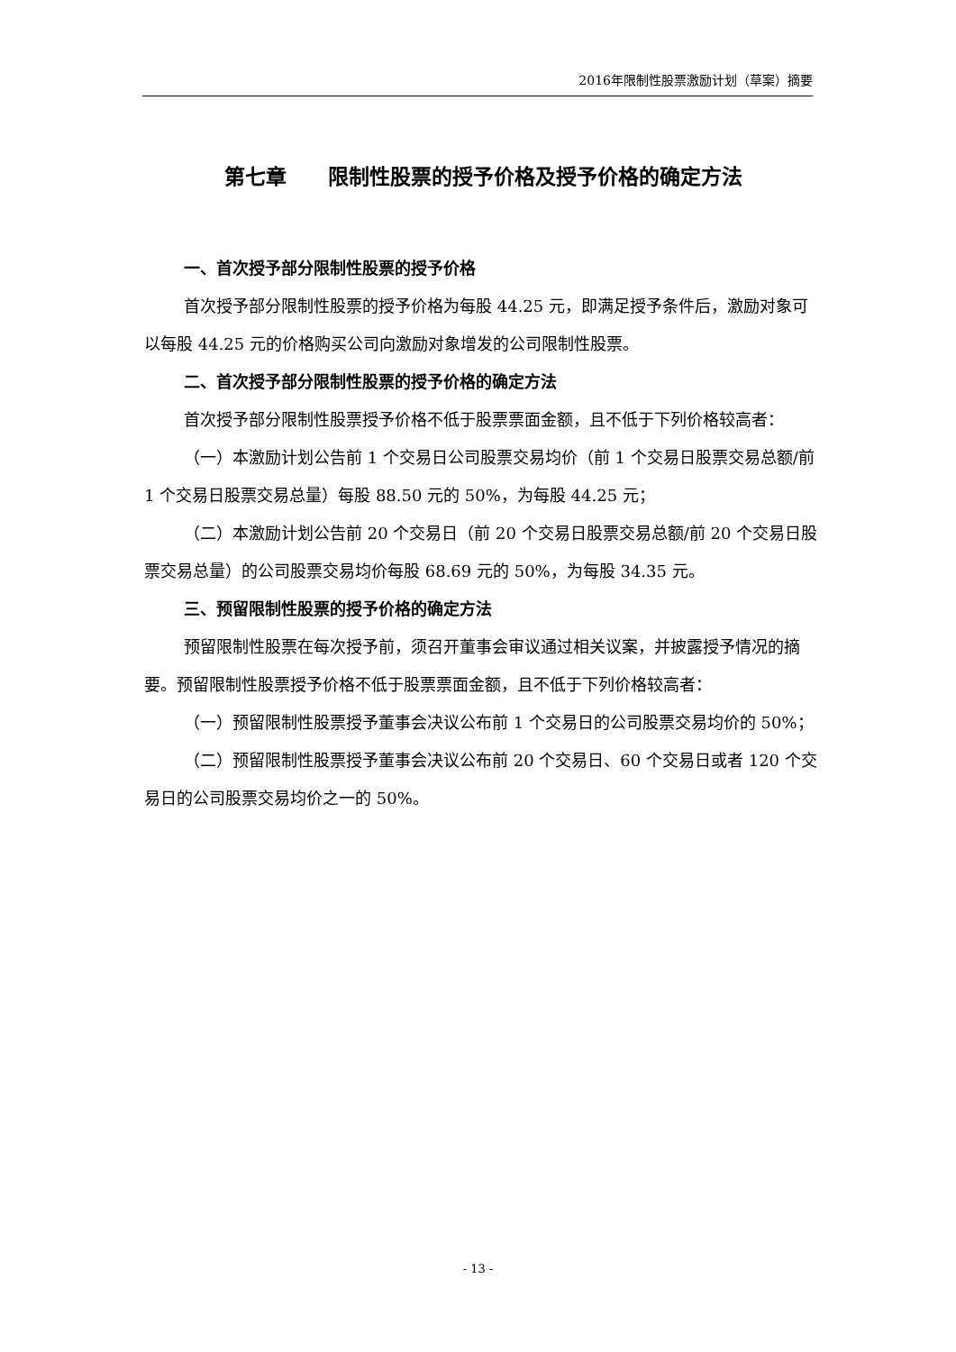2016年限制性股票激励计划（草案）摘要
第七章　　限制性股票的授予价格及授予价格的确定方法
一、首次授予部分限制性股票的授予价格
首次授予部分限制性股票的授予价格为每股 44.25 元，即满足授予条件后，激励对象可以每股 44.25 元的价格购买公司向激励对象增发的公司限制性股票。
二、首次授予部分限制性股票的授予价格的确定方法
首次授予部分限制性股票授予价格不低于股票票面金额，且不低于下列价格较高者：
（一）本激励计划公告前 1 个交易日公司股票交易均价（前 1 个交易日股票交易总额/前 1 个交易日股票交易总量）每股 88.50 元的 50%，为每股 44.25 元；
（二）本激励计划公告前 20 个交易日（前 20 个交易日股票交易总额/前 20 个交易日股票交易总量）的公司股票交易均价每股 68.69 元的 50%，为每股 34.35 元。
三、预留限制性股票的授予价格的确定方法
预留限制性股票在每次授予前，须召开董事会审议通过相关议案，并披露授予情况的摘要。预留限制性股票授予价格不低于股票票面金额，且不低于下列价格较高者：
（一）预留限制性股票授予董事会决议公布前 1 个交易日的公司股票交易均价的 50%；
（二）预留限制性股票授予董事会决议公布前 20 个交易日、60 个交易日或者 120 个交易日的公司股票交易均价之一的 50%。
- 13 -